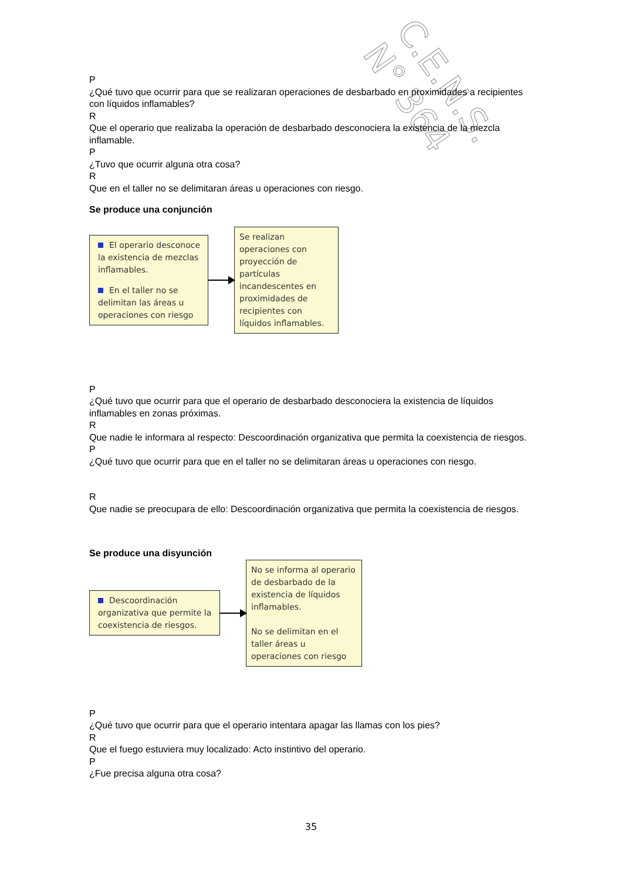C.E.N.S. N° 364
P
¿Qué tuvo que ocurrir para que se realizaran operaciones de desbarbado en proximidades a recipientes con líquidos inflamables?
R
Que el operario que realizaba la operación de desbarbado desconociera la existencia de la mezcla inflamable.
P
¿Tuvo que ocurrir alguna otra cosa?
R
Que en el taller no se delimitaran áreas u operaciones con riesgo.
Se produce una conjunción
El operario desconoce la existencia de mezclas inflamables.
En el taller no se delimitan las áreas u operaciones con riesgo
Se realizan operaciones con proyección de partículas incandescentes en proximidades de recipientes con líquidos inflamables.
P
¿Qué tuvo que ocurrir para que el operario de desbarbado desconociera la existencia de líquidos inflamables en zonas próximas.
R
Que nadie le informara al respecto: Descoordinación organizativa que permita la coexistencia de riesgos.
P
¿Qué tuvo que ocurrir para que en el taller no se delimitaran áreas u operaciones con riesgo.
R
Que nadie se preocupara de ello: Descoordinación organizativa que permita la coexistencia de riesgos.
Se produce una disyunción
Descoordinación organizativa que permite la coexistencia de riesgos.
No se informa al operario de desbarbado de la existencia de líquidos inflamables.
No se delimitan en el taller áreas u operaciones con riesgo
P
¿Qué tuvo que ocurrir para que el operario intentara apagar las llamas con los pies?
R
Que el fuego estuviera muy localizado: Acto instintivo del operario.
P
¿Fue precisa alguna otra cosa?
35